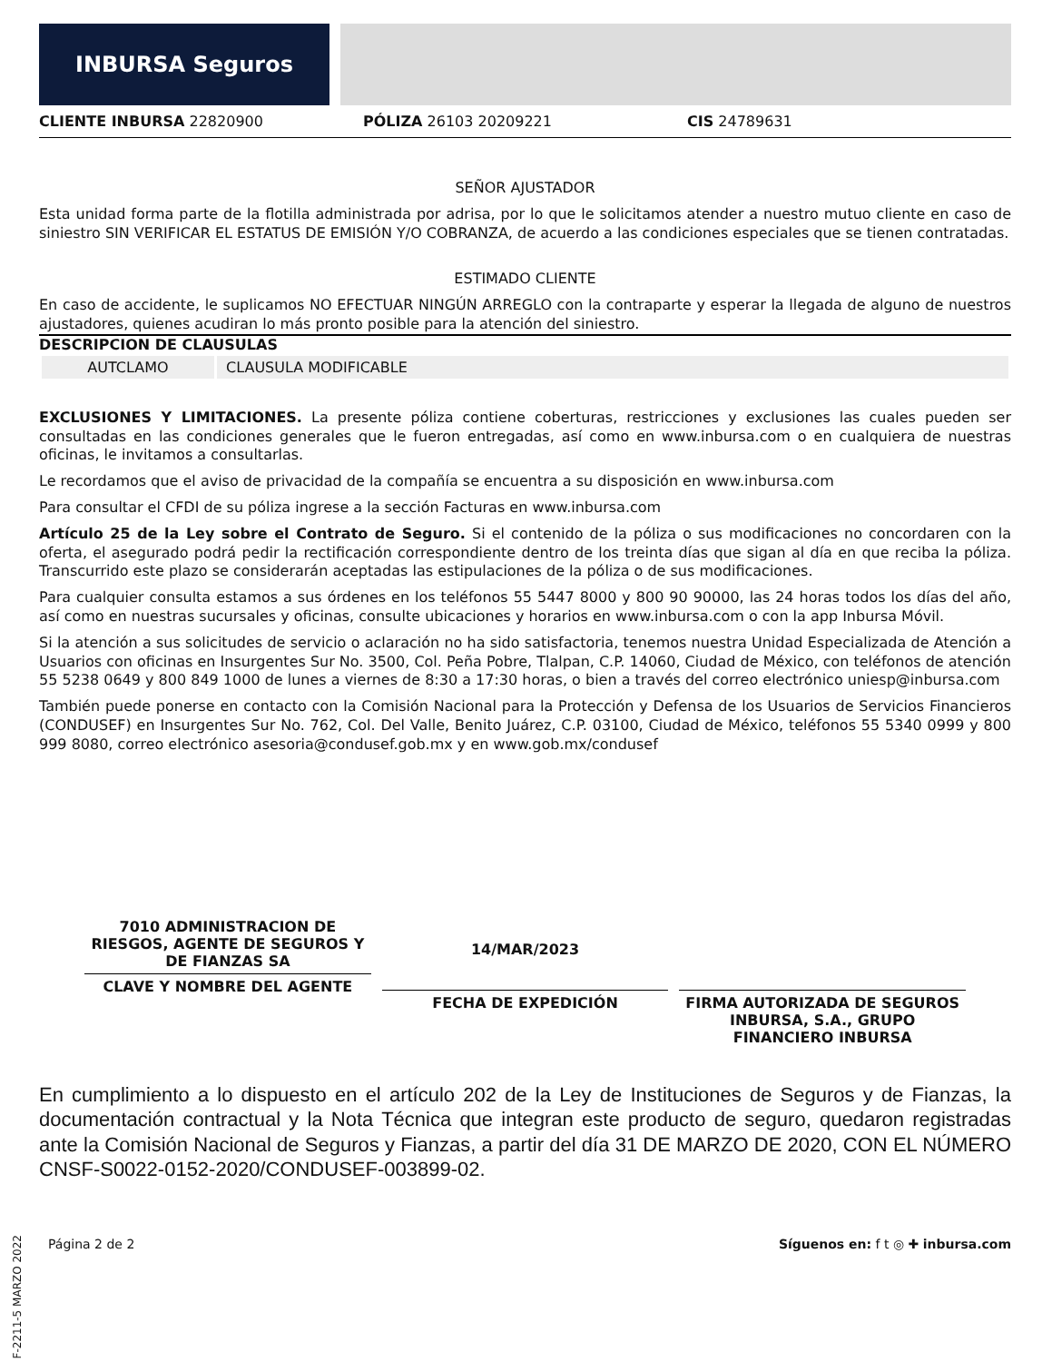INBURSA Seguros
CLIENTE INBURSA 22820900 PÓLIZA 26103 20209221 CIS 24789631
SEÑOR AJUSTADOR
Esta unidad forma parte de la flotilla administrada por adrisa, por lo que le solicitamos atender a nuestro mutuo cliente en caso de siniestro SIN VERIFICAR EL ESTATUS DE EMISIÓN Y/O COBRANZA, de acuerdo a las condiciones especiales que se tienen contratadas.
ESTIMADO CLIENTE
En caso de accidente, le suplicamos NO EFECTUAR NINGÚN ARREGLO con la contraparte y esperar la llegada de alguno de nuestros ajustadores, quienes acudiran lo más pronto posible para la atención del siniestro.
DESCRIPCION DE CLAUSULAS
| AUTCLAMO | CLAUSULA MODIFICABLE |
EXCLUSIONES Y LIMITACIONES. La presente póliza contiene coberturas, restricciones y exclusiones las cuales pueden ser consultadas en las condiciones generales que le fueron entregadas, así como en www.inbursa.com o en cualquiera de nuestras oficinas, le invitamos a consultarlas.
Le recordamos que el aviso de privacidad de la compañía se encuentra a su disposición en www.inbursa.com
Para consultar el CFDI de su póliza ingrese a la sección Facturas en www.inbursa.com
Artículo 25 de la Ley sobre el Contrato de Seguro. Si el contenido de la póliza o sus modificaciones no concordaren con la oferta, el asegurado podrá pedir la rectificación correspondiente dentro de los treinta días que sigan al día en que reciba la póliza. Transcurrido este plazo se considerarán aceptadas las estipulaciones de la póliza o de sus modificaciones.
Para cualquier consulta estamos a sus órdenes en los teléfonos 55 5447 8000 y 800 90 90000, las 24 horas todos los días del año, así como en nuestras sucursales y oficinas, consulte ubicaciones y horarios en www.inbursa.com o con la app Inbursa Móvil.
Si la atención a sus solicitudes de servicio o aclaración no ha sido satisfactoria, tenemos nuestra Unidad Especializada de Atención a Usuarios con oficinas en Insurgentes Sur No. 3500, Col. Peña Pobre, Tlalpan, C.P. 14060, Ciudad de México, con teléfonos de atención 55 5238 0649 y 800 849 1000 de lunes a viernes de 8:30 a 17:30 horas, o bien a través del correo electrónico uniesp@inbursa.com
También puede ponerse en contacto con la Comisión Nacional para la Protección y Defensa de los Usuarios de Servicios Financieros (CONDUSEF) en Insurgentes Sur No. 762, Col. Del Valle, Benito Juárez, C.P. 03100, Ciudad de México, teléfonos 55 5340 0999 y 800 999 8080, correo electrónico asesoria@condusef.gob.mx y en www.gob.mx/condusef
7010 ADMINISTRACION DE RIESGOS, AGENTE DE SEGUROS Y DE FIANZAS SA
CLAVE Y NOMBRE DEL AGENTE
14/MAR/2023
FECHA DE EXPEDICIÓN
FIRMA AUTORIZADA DE SEGUROS INBURSA, S.A., GRUPO FINANCIERO INBURSA
En cumplimiento a lo dispuesto en el artículo 202 de la Ley de Instituciones de Seguros y de Fianzas, la documentación contractual y la Nota Técnica que integran este producto de seguro, quedaron registradas ante la Comisión Nacional de Seguros y Fianzas, a partir del día 31 DE MARZO DE 2020, CON EL NÚMERO CNSF-S0022-0152-2020/CONDUSEF-003899-02.
Página 2 de 2 Síguenos en: f t ◎ ✚ inbursa.com
F-2211-5 MARZO 2022